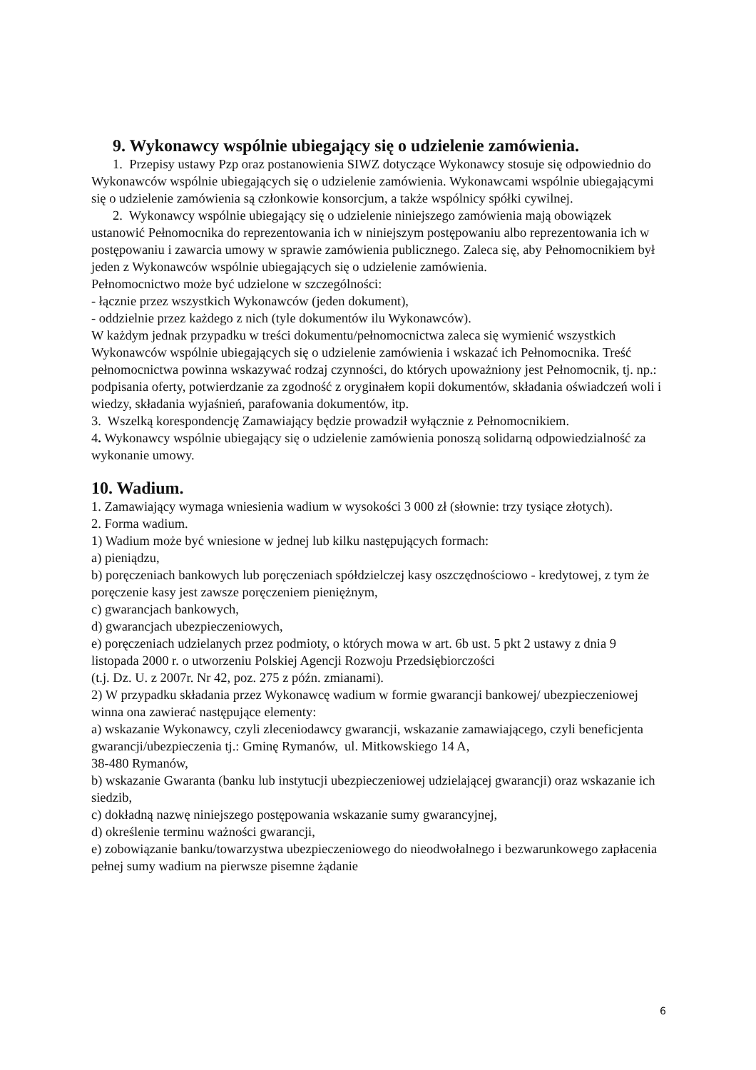9. Wykonawcy wspólnie ubiegający się o udzielenie zamówienia.
1. Przepisy ustawy Pzp oraz postanowienia SIWZ dotyczące Wykonawcy stosuje się odpowiednio do Wykonawców wspólnie ubiegających się o udzielenie zamówienia. Wykonawcami wspólnie ubiegającymi się o udzielenie zamówienia są członkowie konsorcjum, a także wspólnicy spółki cywilnej.
2. Wykonawcy wspólnie ubiegający się o udzielenie niniejszego zamówienia mają obowiązek ustanowić Pełnomocnika do reprezentowania ich w niniejszym postępowaniu albo reprezentowania ich w postępowaniu i zawarcia umowy w sprawie zamówienia publicznego. Zaleca się, aby Pełnomocnikiem był jeden z Wykonawców wspólnie ubiegających się o udzielenie zamówienia.
Pełnomocnictwo może być udzielone w szczególności:
- łącznie przez wszystkich Wykonawców (jeden dokument),
- oddzielnie przez każdego z nich (tyle dokumentów ilu Wykonawców).
W każdym jednak przypadku w treści dokumentu/pełnomocnictwa zaleca się wymienić wszystkich Wykonawców wspólnie ubiegających się o udzielenie zamówienia i wskazać ich Pełnomocnika. Treść pełnomocnictwa powinna wskazywać rodzaj czynności, do których upoważniony jest Pełnomocnik, tj. np.: podpisania oferty, potwierdzanie za zgodność z oryginałem kopii dokumentów, składania oświadczeń woli i wiedzy, składania wyjaśnień, parafowania dokumentów, itp.
3. Wszelką korespondencję Zamawiający będzie prowadził wyłącznie z Pełnomocnikiem.
4. Wykonawcy wspólnie ubiegający się o udzielenie zamówienia ponoszą solidarną odpowiedzialność za wykonanie umowy.
10. Wadium.
1. Zamawiający wymaga wniesienia wadium w wysokości 3 000 zł (słownie: trzy tysiące złotych).
2. Forma wadium.
1) Wadium może być wniesione w jednej lub kilku następujących formach:
a) pieniądzu,
b) poręczeniach bankowych lub poręczeniach spółdzielczej kasy oszczędnościowo - kredytowej, z tym że poręczenie kasy jest zawsze poręczeniem pieniężnym,
c) gwarancjach bankowych,
d) gwarancjach ubezpieczeniowych,
e) poręczeniach udzielanych przez podmioty, o których mowa w art. 6b ust. 5 pkt 2 ustawy z dnia 9 listopada 2000 r. o utworzeniu Polskiej Agencji Rozwoju Przedsiębiorczości
(t.j. Dz. U. z 2007r. Nr 42, poz. 275 z późn. zmianami).
2) W przypadku składania przez Wykonawcę wadium w formie gwarancji bankowej/ ubezpieczeniowej winna ona zawierać następujące elementy:
a) wskazanie Wykonawcy, czyli zleceniodawcy gwarancji, wskazanie zamawiającego, czyli beneficjenta gwarancji/ubezpieczenia tj.: Gminę Rymanów, ul. Mitkowskiego 14 A,
38-480 Rymanów,
b) wskazanie Gwaranta (banku lub instytucji ubezpieczeniowej udzielającej gwarancji) oraz wskazanie ich siedzib,
c) dokładną nazwę niniejszego postępowania wskazanie sumy gwarancyjnej,
d) określenie terminu ważności gwarancji,
e) zobowiązanie banku/towarzystwa ubezpieczeniowego do nieodwołalnego i bezwarunkowego zapłacenia pełnej sumy wadium na pierwsze pisemne żądanie
6